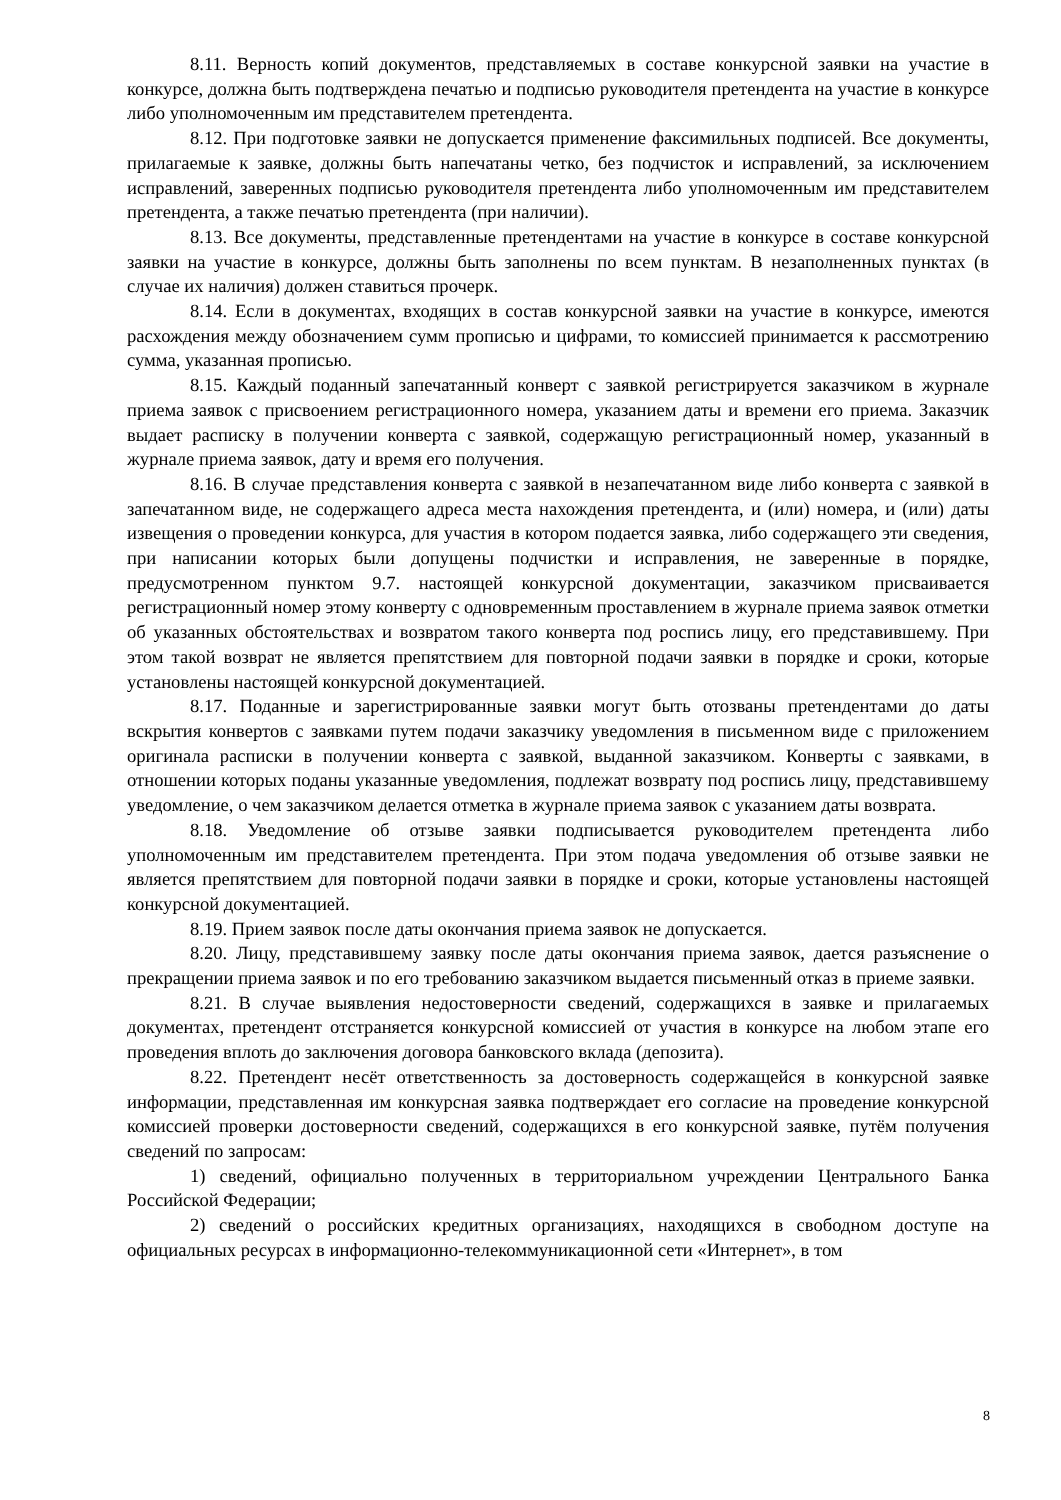8.11. Верность копий документов, представляемых в составе конкурсной заявки на участие в конкурсе, должна быть подтверждена печатью и подписью руководителя претендента на участие в конкурсе либо уполномоченным им представителем претендента.
8.12. При подготовке заявки не допускается применение факсимильных подписей. Все документы, прилагаемые к заявке, должны быть напечатаны четко, без подчисток и исправлений, за исключением исправлений, заверенных подписью руководителя претендента либо уполномоченным им представителем претендента, а также печатью претендента (при наличии).
8.13. Все документы, представленные претендентами на участие в конкурсе в составе конкурсной заявки на участие в конкурсе, должны быть заполнены по всем пунктам. В незаполненных пунктах (в случае их наличия) должен ставиться прочерк.
8.14. Если в документах, входящих в состав конкурсной заявки на участие в конкурсе, имеются расхождения между обозначением сумм прописью и цифрами, то комиссией принимается к рассмотрению сумма, указанная прописью.
8.15. Каждый поданный запечатанный конверт с заявкой регистрируется заказчиком в журнале приема заявок с присвоением регистрационного номера, указанием даты и времени его приема. Заказчик выдает расписку в получении конверта с заявкой, содержащую регистрационный номер, указанный в журнале приема заявок, дату и время его получения.
8.16. В случае представления конверта с заявкой в незапечатанном виде либо конверта с заявкой в запечатанном виде, не содержащего адреса места нахождения претендента, и (или) номера, и (или) даты извещения о проведении конкурса, для участия в котором подается заявка, либо содержащего эти сведения, при написании которых были допущены подчистки и исправления, не заверенные в порядке, предусмотренном пунктом 9.7. настоящей конкурсной документации, заказчиком присваивается регистрационный номер этому конверту с одновременным проставлением в журнале приема заявок отметки об указанных обстоятельствах и возвратом такого конверта под роспись лицу, его представившему. При этом такой возврат не является препятствием для повторной подачи заявки в порядке и сроки, которые установлены настоящей конкурсной документацией.
8.17. Поданные и зарегистрированные заявки могут быть отозваны претендентами до даты вскрытия конвертов с заявками путем подачи заказчику уведомления в письменном виде с приложением оригинала расписки в получении конверта с заявкой, выданной заказчиком. Конверты с заявками, в отношении которых поданы указанные уведомления, подлежат возврату под роспись лицу, представившему уведомление, о чем заказчиком делается отметка в журнале приема заявок с указанием даты возврата.
8.18. Уведомление об отзыве заявки подписывается руководителем претендента либо уполномоченным им представителем претендента. При этом подача уведомления об отзыве заявки не является препятствием для повторной подачи заявки в порядке и сроки, которые установлены настоящей конкурсной документацией.
8.19. Прием заявок после даты окончания приема заявок не допускается.
8.20. Лицу, представившему заявку после даты окончания приема заявок, дается разъяснение о прекращении приема заявок и по его требованию заказчиком выдается письменный отказ в приеме заявки.
8.21. В случае выявления недостоверности сведений, содержащихся в заявке и прилагаемых документах, претендент отстраняется конкурсной комиссией от участия в конкурсе на любом этапе его проведения вплоть до заключения договора банковского вклада (депозита).
8.22. Претендент несёт ответственность за достоверность содержащейся в конкурсной заявке информации, представленная им конкурсная заявка подтверждает его согласие на проведение конкурсной комиссией проверки достоверности сведений, содержащихся в его конкурсной заявке, путём получения сведений по запросам:
1) сведений, официально полученных в территориальном учреждении Центрального Банка Российской Федерации;
2) сведений о российских кредитных организациях, находящихся в свободном доступе на официальных ресурсах в информационно-телекоммуникационной сети «Интернет», в том
8